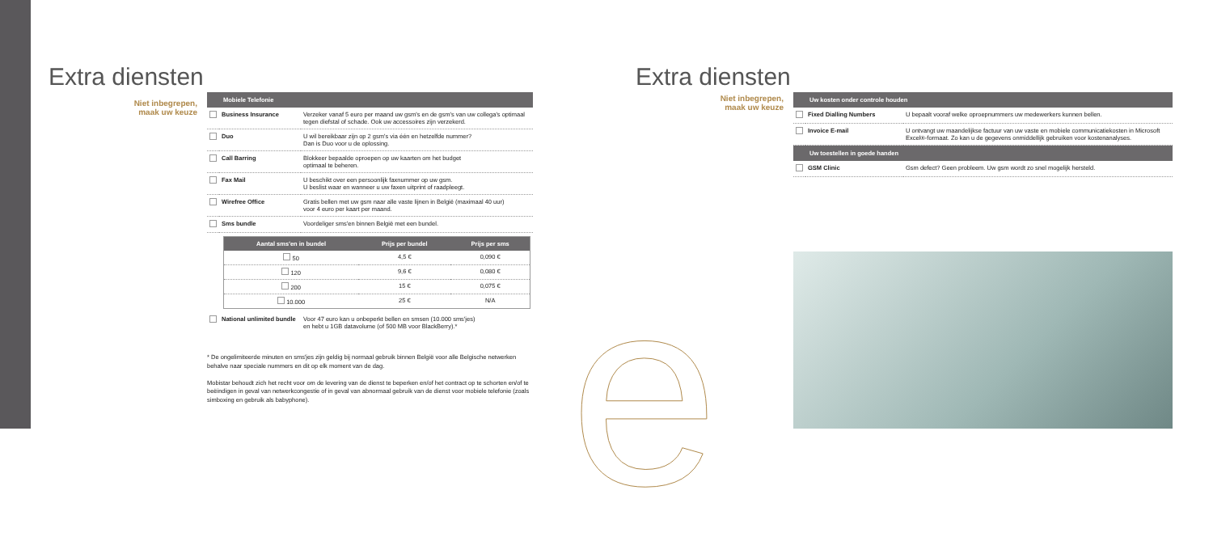e
Extra diensten
Niet inbegrepen, maak uw keuze
| Mobiele Telefonie | | |
| --- | --- | --- |
| | Business Insurance | Verzeker vanaf 5 euro per maand uw gsm's en de gsm's van uw collega's optimaal tegen diefstal of schade. Ook uw accessoires zijn verzekerd. |
| | Duo | U wil bereikbaar zijn op 2 gsm's via één en hetzelfde nummer? Dan is Duo voor u de oplossing. |
| | Call Barring | Blokkeer bepaalde oproepen op uw kaarten om het budget optimaal te beheren. |
| | Fax Mail | U beschikt over een persoonlijk faxnummer op uw gsm. U beslist waar en wanneer u uw faxen uitprint of raadpleegt. |
| | Wirefree Office | Gratis bellen met uw gsm naar alle vaste lijnen in België (maximaal 40 uur) voor 4 euro per kaart per maand. |
| | Sms bundle | Voordeliger sms'en binnen België met een bundel. |
| / Aantal sms'en in bundel / Prijs per bundel / Prijs per sms / / --- / --- / --- / / 50 / 4,5 € / 0,090 € / / 120 / 9,6 € / 0,080 € / / 200 / 15 € / 0,075 € / / 10.000 / 25 € / N/A / | | |
| | National unlimited bundle | Voor 47 euro kan u onbeperkt bellen en smsen (10.000 sms'jes) en hebt u 1GB datavolume (of 500 MB voor BlackBerry).* |
* De ongelimiteerde minuten en sms'jes zijn geldig bij normaal gebruik binnen België voor alle Belgische netwerken behalve naar speciale nummers en dit op elk moment van de dag.
Mobistar behoudt zich het recht voor om de levering van de dienst te beperken en/of het contract op te schorten en/of te beëindigen in geval van netwerkcongestie of in geval van abnormaal gebruik van de dienst voor mobiele telefonie (zoals simboxing en gebruik als babyphone).
Extra diensten
Niet inbegrepen, maak uw keuze
| Uw kosten onder controle houden | | |
| --- | --- | --- |
| | Fixed Dialling Numbers | U bepaalt vooraf welke oproepnummers uw medewerkers kunnen bellen. |
| | Invoice E-mail | U ontvangt uw maandelijkse factuur van uw vaste en mobiele communicatiekosten in Microsoft Excel®-formaat. Zo kan u de gegevens onmiddellijk gebruiken voor kostenanalyses. |
| Uw toestellen in goede handen | | |
| | GSM Clinic | Gsm defect? Geen probleem. Uw gsm wordt zo snel mogelijk hersteld. |